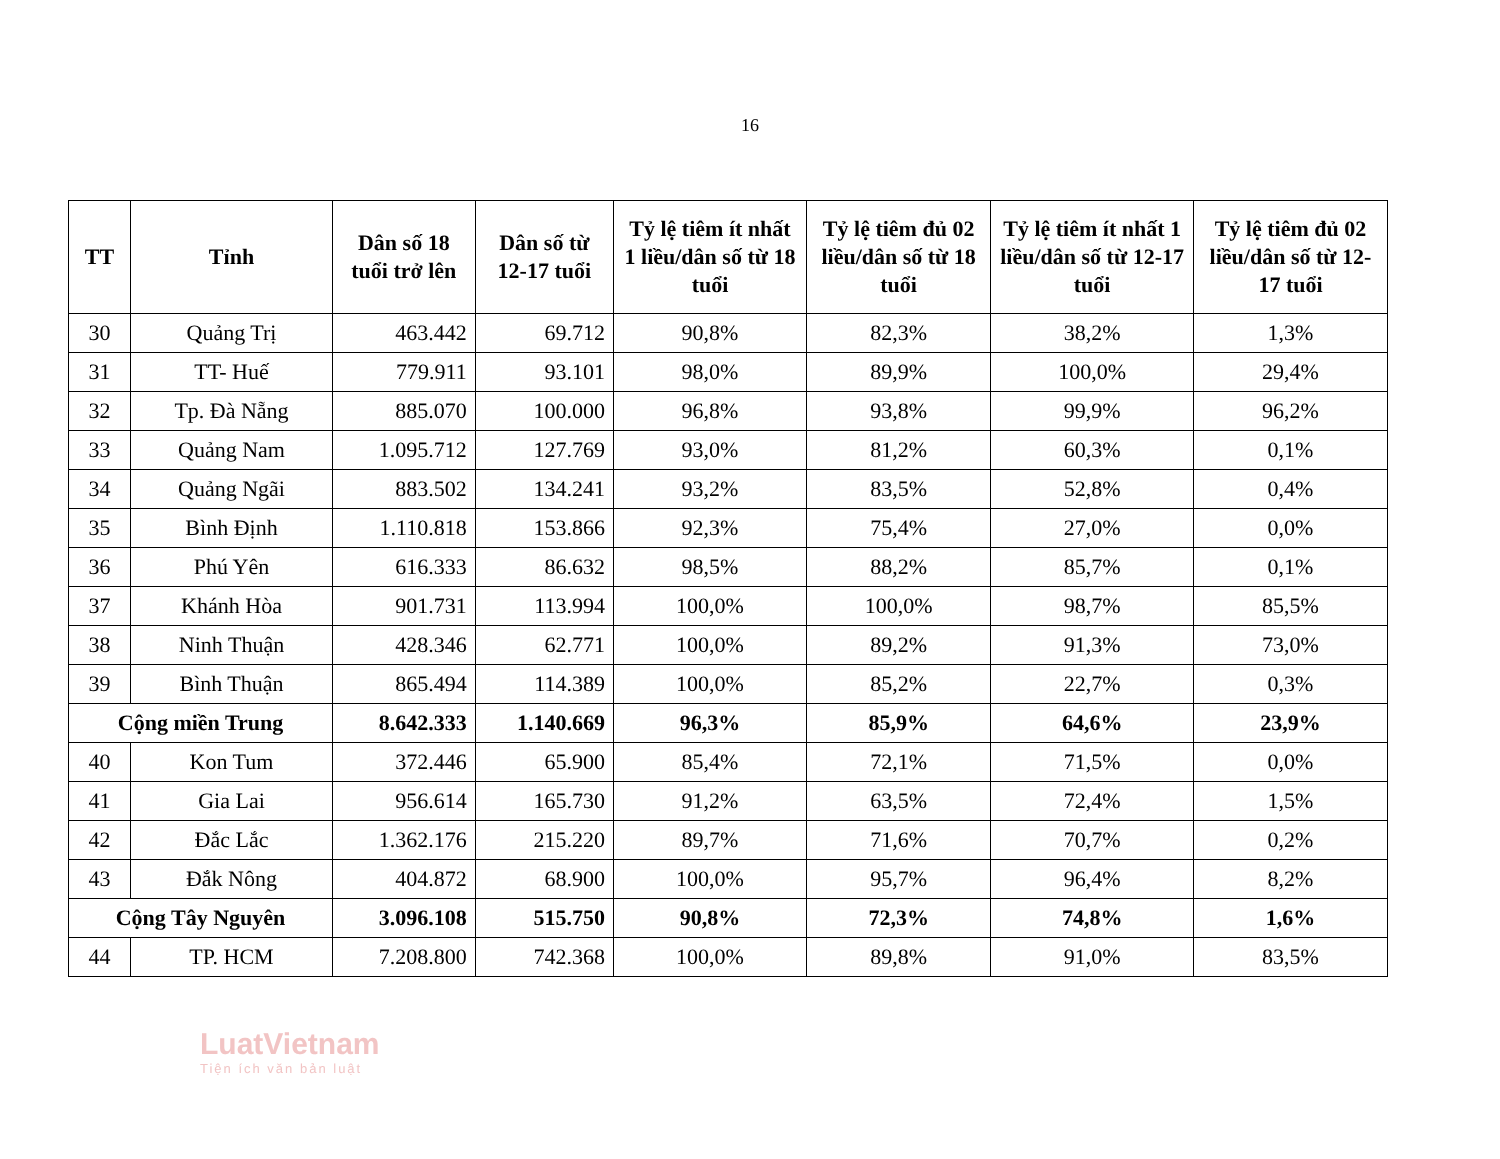16
| TT | Tỉnh | Dân số 18 tuổi trở lên | Dân số từ 12-17 tuổi | Tỷ lệ tiêm ít nhất 1 liều/dân số từ 18 tuổi | Tỷ lệ tiêm đủ 02 liều/dân số từ 18 tuổi | Tỷ lệ tiêm ít nhất 1 liều/dân số từ 12-17 tuổi | Tỷ lệ tiêm đủ 02 liều/dân số từ 12-17 tuổi |
| --- | --- | --- | --- | --- | --- | --- | --- |
| 30 | Quảng Trị | 463.442 | 69.712 | 90,8% | 82,3% | 38,2% | 1,3% |
| 31 | TT- Huế | 779.911 | 93.101 | 98,0% | 89,9% | 100,0% | 29,4% |
| 32 | Tp. Đà Nẵng | 885.070 | 100.000 | 96,8% | 93,8% | 99,9% | 96,2% |
| 33 | Quảng Nam | 1.095.712 | 127.769 | 93,0% | 81,2% | 60,3% | 0,1% |
| 34 | Quảng Ngãi | 883.502 | 134.241 | 93,2% | 83,5% | 52,8% | 0,4% |
| 35 | Bình Định | 1.110.818 | 153.866 | 92,3% | 75,4% | 27,0% | 0,0% |
| 36 | Phú Yên | 616.333 | 86.632 | 98,5% | 88,2% | 85,7% | 0,1% |
| 37 | Khánh Hòa | 901.731 | 113.994 | 100,0% | 100,0% | 98,7% | 85,5% |
| 38 | Ninh Thuận | 428.346 | 62.771 | 100,0% | 89,2% | 91,3% | 73,0% |
| 39 | Bình Thuận | 865.494 | 114.389 | 100,0% | 85,2% | 22,7% | 0,3% |
| Cộng miền Trung | | 8.642.333 | 1.140.669 | 96,3% | 85,9% | 64,6% | 23,9% |
| 40 | Kon Tum | 372.446 | 65.900 | 85,4% | 72,1% | 71,5% | 0,0% |
| 41 | Gia Lai | 956.614 | 165.730 | 91,2% | 63,5% | 72,4% | 1,5% |
| 42 | Đắc Lắc | 1.362.176 | 215.220 | 89,7% | 71,6% | 70,7% | 0,2% |
| 43 | Đắk Nông | 404.872 | 68.900 | 100,0% | 95,7% | 96,4% | 8,2% |
| Cộng Tây Nguyên | | 3.096.108 | 515.750 | 90,8% | 72,3% | 74,8% | 1,6% |
| 44 | TP. HCM | 7.208.800 | 742.368 | 100,0% | 89,8% | 91,0% | 83,5% |
LuatVietnam
Tiện ích văn bản luật